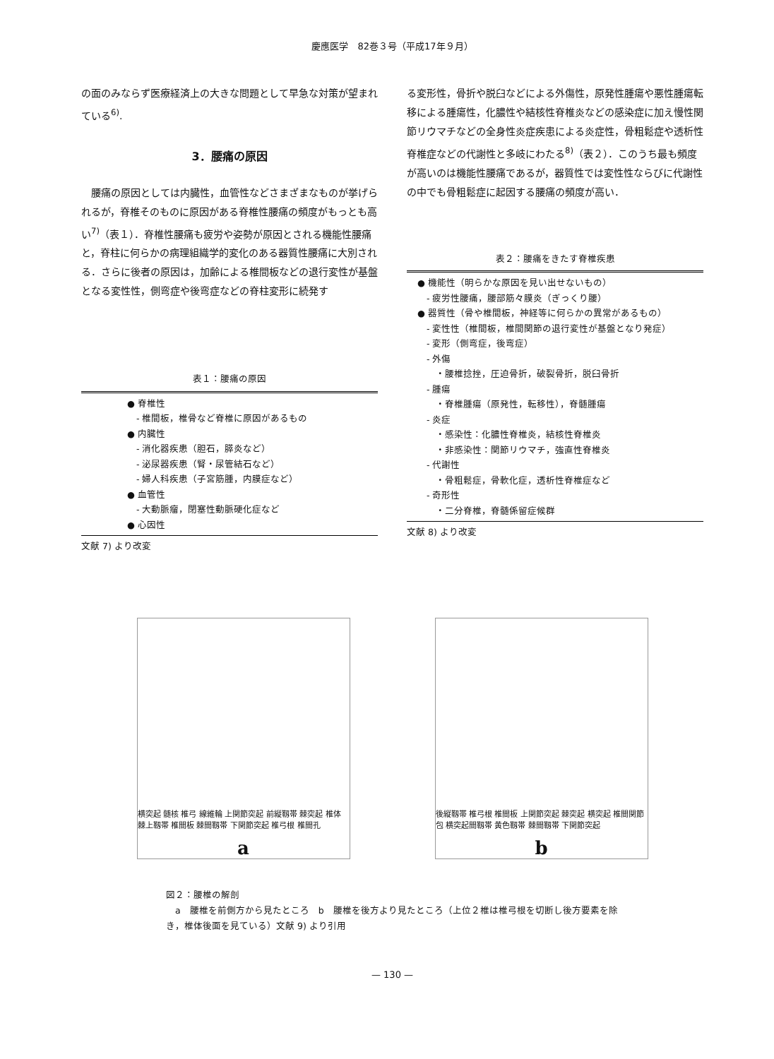慶應医学　82巻３号（平成17年９月）
の面のみならず医療経済上の大きな問題として早急な対策が望まれている<sup>6)</sup>.
3．腰痛の原因
腰痛の原因としては内臓性，血管性などさまざまなものが挙げられるが，脊椎そのものに原因がある脊椎性腰痛の頻度がもっとも高い<sup>7)</sup>（表１）．脊椎性腰痛も疲労や姿勢が原因とされる機能性腰痛と，脊柱に何らかの病理組織学的変化のある器質性腰痛に大別される．さらに後者の原因は，加齢による椎間板などの退行変性が基盤となる変性性，側弯症や後弯症などの脊柱変形に続発す
表１：腰痛の原因
● 脊椎性
　- 椎間板，椎骨など脊椎に原因があるもの
● 内臓性
　- 消化器疾患（胆石，膵炎など）
　- 泌尿器疾患（腎・尿管結石など）
　- 婦人科疾患（子宮筋腫，内膜症など）
● 血管性
　- 大動脈瘤，閉塞性動脈硬化症など
● 心因性
文献 7) より改変
る変形性，骨折や脱臼などによる外傷性，原発性腫瘍や悪性腫瘍転移による腫瘍性，化膿性や結核性脊椎炎などの感染症に加え慢性関節リウマチなどの全身性炎症疾患による炎症性，骨粗鬆症や透析性脊椎症などの代謝性と多岐にわたる<sup>8)</sup>（表２）．このうち最も頻度が高いのは機能性腰痛であるが，器質性では変性性ならびに代謝性の中でも骨粗鬆症に起因する腰痛の頻度が高い．
表２：腰痛をきたす脊椎疾患
● 機能性（明らかな原因を見い出せないもの）
　- 疲労性腰痛，腰部筋々膜炎（ぎっくり腰）
● 器質性（骨や椎間板，神経等に何らかの異常があるもの）
　- 変性性（椎間板，椎間関節の退行変性が基盤となり発症）
　- 変形（側弯症，後弯症）
　- 外傷
　　・腰椎捻挫，圧迫骨折，破裂骨折，脱臼骨折
　- 腫瘍
　　・脊椎腫瘍（原発性，転移性），脊髄腫瘍
　- 炎症
　　・感染性：化膿性脊椎炎，結核性脊椎炎
　　・非感染性：関節リウマチ，強直性脊椎炎
　- 代謝性
　　・骨粗鬆症，骨軟化症，透析性脊椎症など
　- 奇形性
　　・二分脊椎，脊髄係留症候群
文献 8) より改変
横突起 髄核 椎弓 線維輪 上関節突起 前縦靱帯 棘突起 椎体 棘上靱帯 椎間板 棘間靱帯 下関節突起 椎弓根 椎間孔
a
後縦靱帯 椎弓根 椎間板 上関節突起 棘突起 横突起 椎間関節包 横突起間靱帯 黄色靱帯 棘間靱帯 下関節突起
b
図２：腰椎の解剖
　a　腰椎を前側方から見たところ　b　腰椎を後方より見たところ（上位２椎は椎弓根を切断し後方要素を除き，椎体後面を見ている）文献 9) より引用
— 130 —